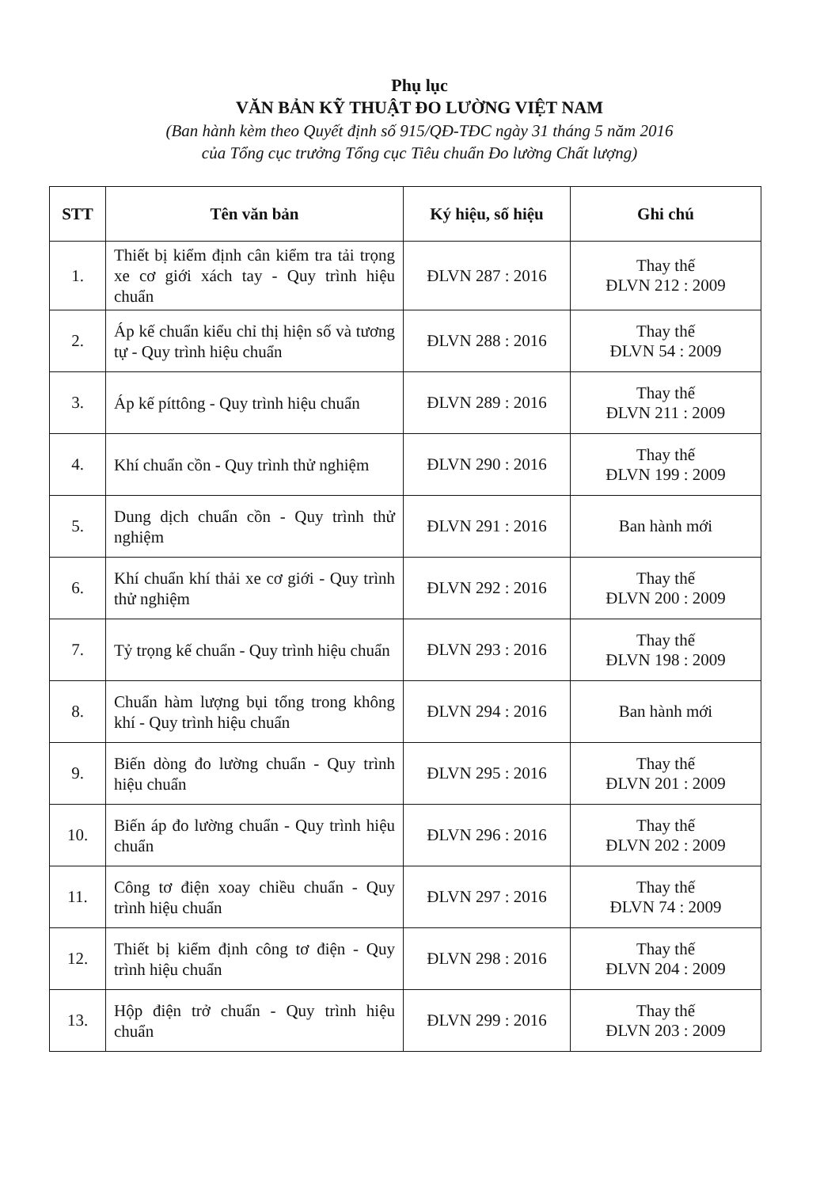Phụ lục
VĂN BẢN KỸ THUẬT ĐO LƯỜNG VIỆT NAM
(Ban hành kèm theo Quyết định số 915/QĐ-TĐC ngày 31 tháng 5 năm 2016
của Tổng cục trưởng Tổng cục Tiêu chuẩn Đo lường Chất lượng)
| STT | Tên văn bản | Ký hiệu, số hiệu | Ghi chú |
| --- | --- | --- | --- |
| 1. | Thiết bị kiểm định cân kiểm tra tải trọng xe cơ giới xách tay - Quy trình hiệu chuẩn | ĐLVN 287 : 2016 | Thay thế ĐLVN 212 : 2009 |
| 2. | Áp kế chuẩn kiểu chỉ thị hiện số và tương tự - Quy trình hiệu chuẩn | ĐLVN 288 : 2016 | Thay thế ĐLVN 54 : 2009 |
| 3. | Áp kế píttông - Quy trình hiệu chuẩn | ĐLVN 289 : 2016 | Thay thế ĐLVN 211 : 2009 |
| 4. | Khí chuẩn cồn - Quy trình thử nghiệm | ĐLVN 290 : 2016 | Thay thế ĐLVN 199 : 2009 |
| 5. | Dung dịch chuẩn cồn - Quy trình thử nghiệm | ĐLVN 291 : 2016 | Ban hành mới |
| 6. | Khí chuẩn khí thải xe cơ giới - Quy trình thử nghiệm | ĐLVN 292 : 2016 | Thay thế ĐLVN 200 : 2009 |
| 7. | Tỷ trọng kế chuẩn - Quy trình hiệu chuẩn | ĐLVN 293 : 2016 | Thay thế ĐLVN 198 : 2009 |
| 8. | Chuẩn hàm lượng bụi tổng trong không khí - Quy trình hiệu chuẩn | ĐLVN 294 : 2016 | Ban hành mới |
| 9. | Biến dòng đo lường chuẩn - Quy trình hiệu chuẩn | ĐLVN 295 : 2016 | Thay thế ĐLVN 201 : 2009 |
| 10. | Biến áp đo lường chuẩn - Quy trình hiệu chuẩn | ĐLVN 296 : 2016 | Thay thế ĐLVN 202 : 2009 |
| 11. | Công tơ điện xoay chiều chuẩn - Quy trình hiệu chuẩn | ĐLVN 297 : 2016 | Thay thế ĐLVN 74 : 2009 |
| 12. | Thiết bị kiểm định công tơ điện - Quy trình hiệu chuẩn | ĐLVN 298 : 2016 | Thay thế ĐLVN 204 : 2009 |
| 13. | Hộp điện trở chuẩn - Quy trình hiệu chuẩn | ĐLVN 299 : 2016 | Thay thế ĐLVN 203 : 2009 |